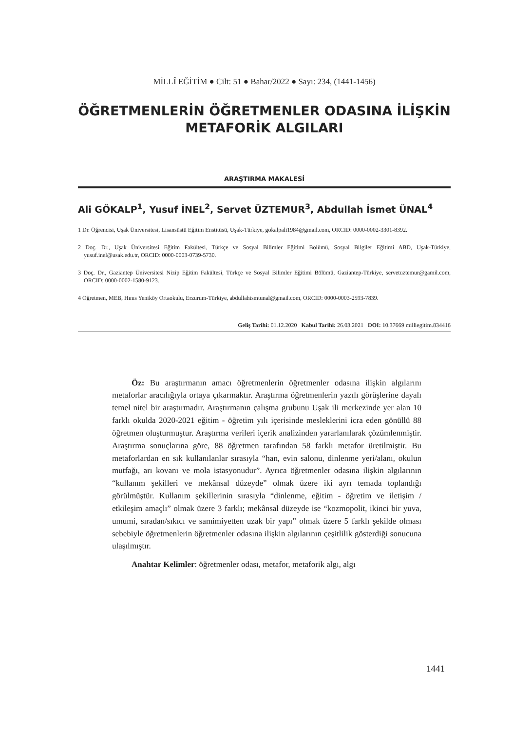MİLLÎ EĞİTİM ● Cilt: 51 ● Bahar/2022 ● Sayı: 234, (1441-1456)
ÖĞRETMENLERİN ÖĞRETMENLER ODASINA İLİŞKİN
METAFORİK ALGILARI
ARAŞTIRMA MAKALESİ
Ali GÖKALP<sup>1</sup>, Yusuf İNEL<sup>2</sup>, Servet ÜZTEMUR<sup>3</sup>, Abdullah İsmet ÜNAL<sup>4</sup>
1 Dr. Öğrencisi, Uşak Üniversitesi, Lisansüstü Eğitim Enstitüsü, Uşak-Türkiye, gokalpali1984@gmail.com, ORCID: 0000-0002-3301-8392.
2 Doç. Dr., Uşak Üniversitesi Eğitim Fakültesi, Türkçe ve Sosyal Bilimler Eğitimi Bölümü, Sosyal Bilgiler Eğitimi ABD, Uşak-Türkiye, yusuf.inel@usak.edu.tr, ORCID: 0000-0003-0739-5730.
3 Doç. Dr., Gaziantep Üniversitesi Nizip Eğitim Fakültesi, Türkçe ve Sosyal Bilimler Eğitimi Bölümü, Gaziantep-Türkiye, servetuztemur@gamil.com, ORCID: 0000-0002-1580-9123.
4 Öğretmen, MEB, Hınıs Yeniköy Ortaokulu, Erzurum-Türkiye, abdullahismtunal@gmail.com, ORCID: 0000-0003-2593-7839.
Geliş Tarihi: 01.12.2020 Kabul Tarihi: 26.03.2021 DOI: 10.37669 milliegitim.834416
Öz: Bu araştırmanın amacı öğretmenlerin öğretmenler odasına ilişkin algılarını metaforlar aracılığıyla ortaya çıkarmaktır. Araştırma öğretmenlerin yazılı görüşlerine dayalı temel nitel bir araştırmadır. Araştırmanın çalışma grubunu Uşak ili merkezinde yer alan 10 farklı okulda 2020-2021 eğitim - öğretim yılı içerisinde mesleklerini icra eden gönüllü 88 öğretmen oluşturmuştur. Araştırma verileri içerik analizinden yararlanılarak çözümlenmiştir. Araştırma sonuçlarına göre, 88 öğretmen tarafından 58 farklı metafor üretilmiştir. Bu metaforlardan en sık kullanılanlar sırasıyla “han, evin salonu, dinlenme yeri/alanı, okulun mutfağı, arı kovanı ve mola istasyonudur”. Ayrıca öğretmenler odasına ilişkin algılarının “kullanım şekilleri ve mekânsal düzeyde” olmak üzere iki ayrı temada toplandığı görülmüştür. Kullanım şekillerinin sırasıyla “dinlenme, eğitim - öğretim ve iletişim / etkileşim amaçlı” olmak üzere 3 farklı; mekânsal düzeyde ise “kozmopolit, ikinci bir yuva, umumi, sıradan/sıkıcı ve samimiyetten uzak bir yapı” olmak üzere 5 farklı şekilde olması sebebiyle öğretmenlerin öğretmenler odasına ilişkin algılarının çeşitlilik gösterdiği sonucuna ulaşılmıştır.
Anahtar Kelimler: öğretmenler odası, metafor, metaforik algı, algı
1441